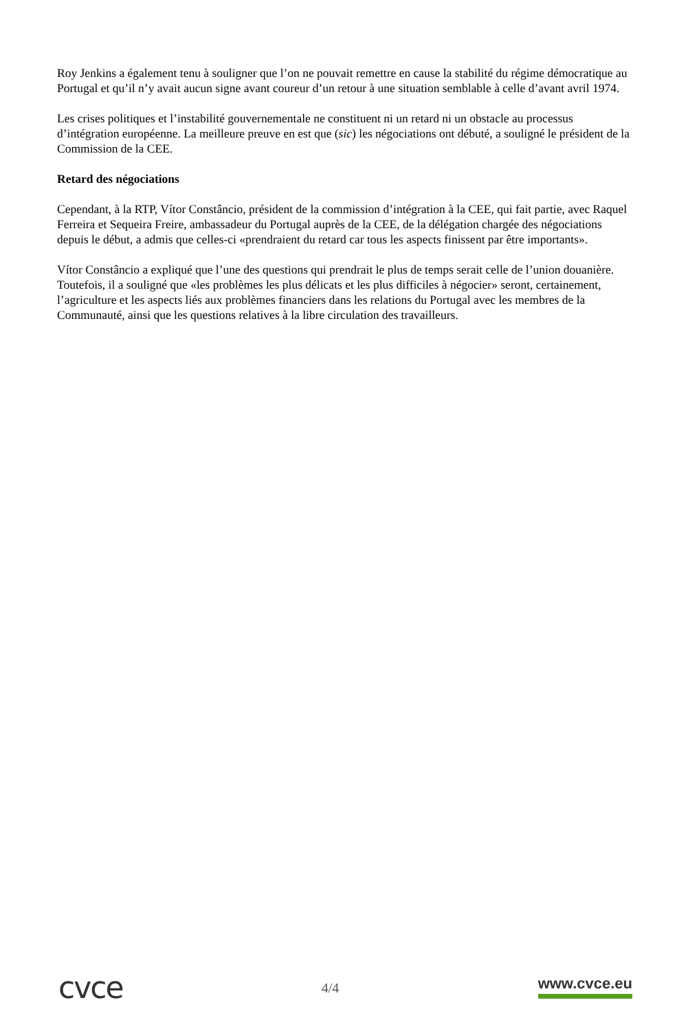Roy Jenkins a également tenu à souligner que l’on ne pouvait remettre en cause la stabilité du régime démocratique au Portugal et qu’il n’y avait aucun signe avant coureur d’un retour à une situation semblable à celle d’avant avril 1974.
Les crises politiques et l’instabilité gouvernementale ne constituent ni un retard ni un obstacle au processus d’intégration européenne. La meilleure preuve en est que (sic) les négociations ont débuté, a souligné le président de la Commission de la CEE.
Retard des négociations
Cependant, à la RTP, Vítor Constâncio, président de la commission d’intégration à la CEE, qui fait partie, avec Raquel Ferreira et Sequeira Freire, ambassadeur du Portugal auprès de la CEE, de la délégation chargée des négociations depuis le début, a admis que celles-ci «prendraient du retard car tous les aspects finissent par être importants».
Vítor Constâncio a expliqué que l’une des questions qui prendrait le plus de temps serait celle de l’union douanière. Toutefois, il a souligné que «les problèmes les plus délicats et les plus difficiles à négocier» seront, certainement, l’agriculture et les aspects liés aux problèmes financiers dans les relations du Portugal avec les membres de la Communauté, ainsi que les questions relatives à la libre circulation des travailleurs.
cvce
4/4 www.cvce.eu